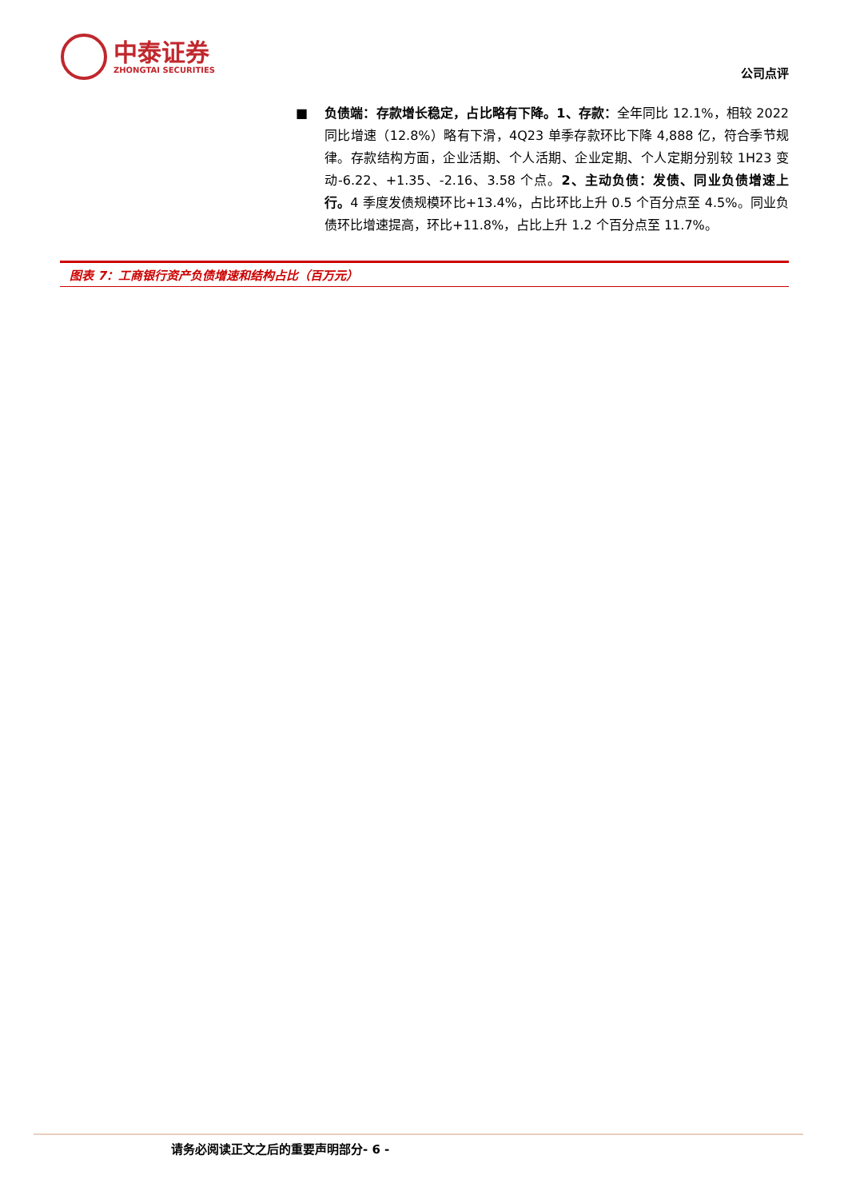中泰证券
ZHONGTAI SECURITIES
公司点评
■ 负债端：存款增长稳定，占比略有下降。1、存款：全年同比 12.1%，相较 2022 同比增速（12.8%）略有下滑，4Q23 单季存款环比下降 4,888 亿，符合季节规律。存款结构方面，企业活期、个人活期、企业定期、个人定期分别较 1H23 变动-6.22、+1.35、-2.16、3.58 个点。2、主动负债：发债、同业负债增速上行。4 季度发债规模环比+13.4%，占比环比上升 0.5 个百分点至 4.5%。同业负债环比增速提高，环比+11.8%，占比上升 1.2 个百分点至 11.7%。
图表 7：工商银行资产负债增速和结构占比（百万元）
请务必阅读正文之后的重要声明部分- 6 -